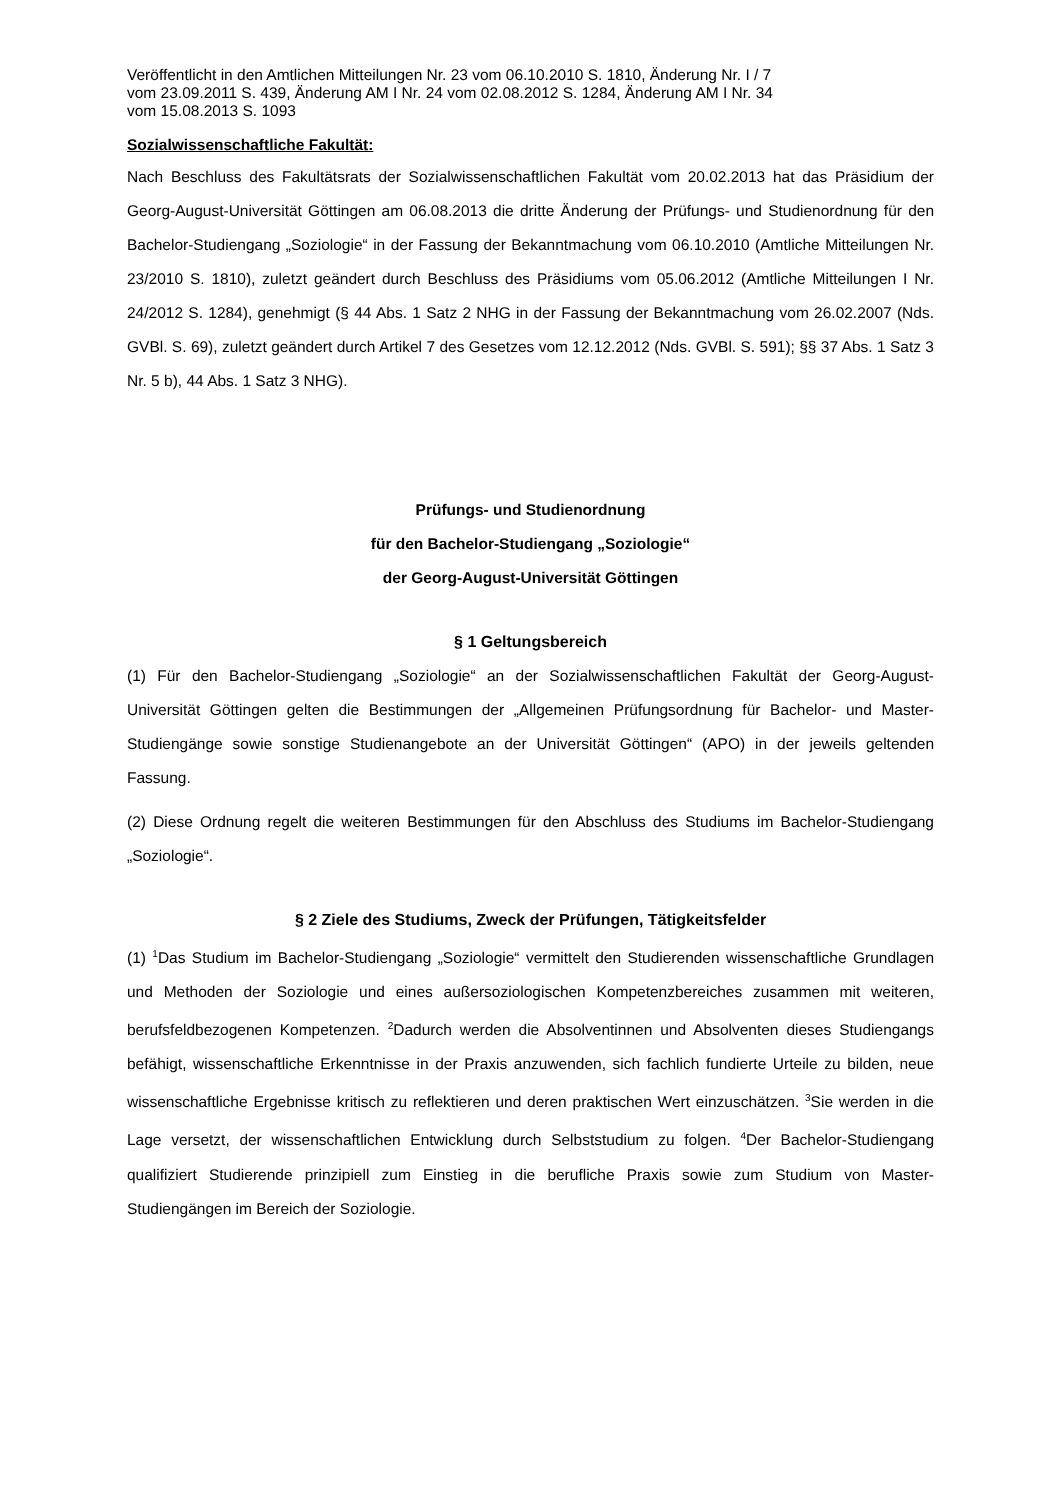Veröffentlicht in den Amtlichen Mitteilungen Nr. 23 vom 06.10.2010 S. 1810, Änderung Nr. I / 7
vom 23.09.2011 S. 439, Änderung AM I Nr. 24 vom 02.08.2012 S. 1284, Änderung AM I Nr. 34
vom 15.08.2013 S. 1093
Sozialwissenschaftliche Fakultät:
Nach Beschluss des Fakultätsrats der Sozialwissenschaftlichen Fakultät vom 20.02.2013 hat das Präsidium der Georg-August-Universität Göttingen am 06.08.2013 die dritte Änderung der Prüfungs- und Studienordnung für den Bachelor-Studiengang „Soziologie“ in der Fassung der Bekanntmachung vom 06.10.2010 (Amtliche Mitteilungen Nr. 23/2010 S. 1810), zuletzt geändert durch Beschluss des Präsidiums vom 05.06.2012 (Amtliche Mitteilungen I Nr. 24/2012 S. 1284), genehmigt (§ 44 Abs. 1 Satz 2 NHG in der Fassung der Bekanntmachung vom 26.02.2007 (Nds. GVBl. S. 69), zuletzt geändert durch Artikel 7 des Gesetzes vom 12.12.2012 (Nds. GVBl. S. 591); §§ 37 Abs. 1 Satz 3 Nr. 5 b), 44 Abs. 1 Satz 3 NHG).
Prüfungs- und Studienordnung
für den Bachelor-Studiengang „Soziologie“
der Georg-August-Universität Göttingen
§ 1 Geltungsbereich
(1) Für den Bachelor-Studiengang „Soziologie“ an der Sozialwissenschaftlichen Fakultät der Georg-August-Universität Göttingen gelten die Bestimmungen der „Allgemeinen Prüfungsordnung für Bachelor- und Master-Studiengänge sowie sonstige Studienangebote an der Universität Göttingen“ (APO) in der jeweils geltenden Fassung.
(2) Diese Ordnung regelt die weiteren Bestimmungen für den Abschluss des Studiums im Bachelor-Studiengang „Soziologie“.
§ 2 Ziele des Studiums, Zweck der Prüfungen, Tätigkeitsfelder
(1) <sup>1</sup>Das Studium im Bachelor-Studiengang „Soziologie“ vermittelt den Studierenden wissenschaftliche Grundlagen und Methoden der Soziologie und eines außersoziologischen Kompetenzbereiches zusammen mit weiteren, berufsfeldbezogenen Kompetenzen. <sup>2</sup>Dadurch werden die Absolventinnen und Absolventen dieses Studiengangs befähigt, wissenschaftliche Erkenntnisse in der Praxis anzuwenden, sich fachlich fundierte Urteile zu bilden, neue wissenschaftliche Ergebnisse kritisch zu reflektieren und deren praktischen Wert einzuschätzen. <sup>3</sup>Sie werden in die Lage versetzt, der wissenschaftlichen Entwicklung durch Selbststudium zu folgen. <sup>4</sup>Der Bachelor-Studiengang qualifiziert Studierende prinzipiell zum Einstieg in die berufliche Praxis sowie zum Studium von Master-Studiengängen im Bereich der Soziologie.